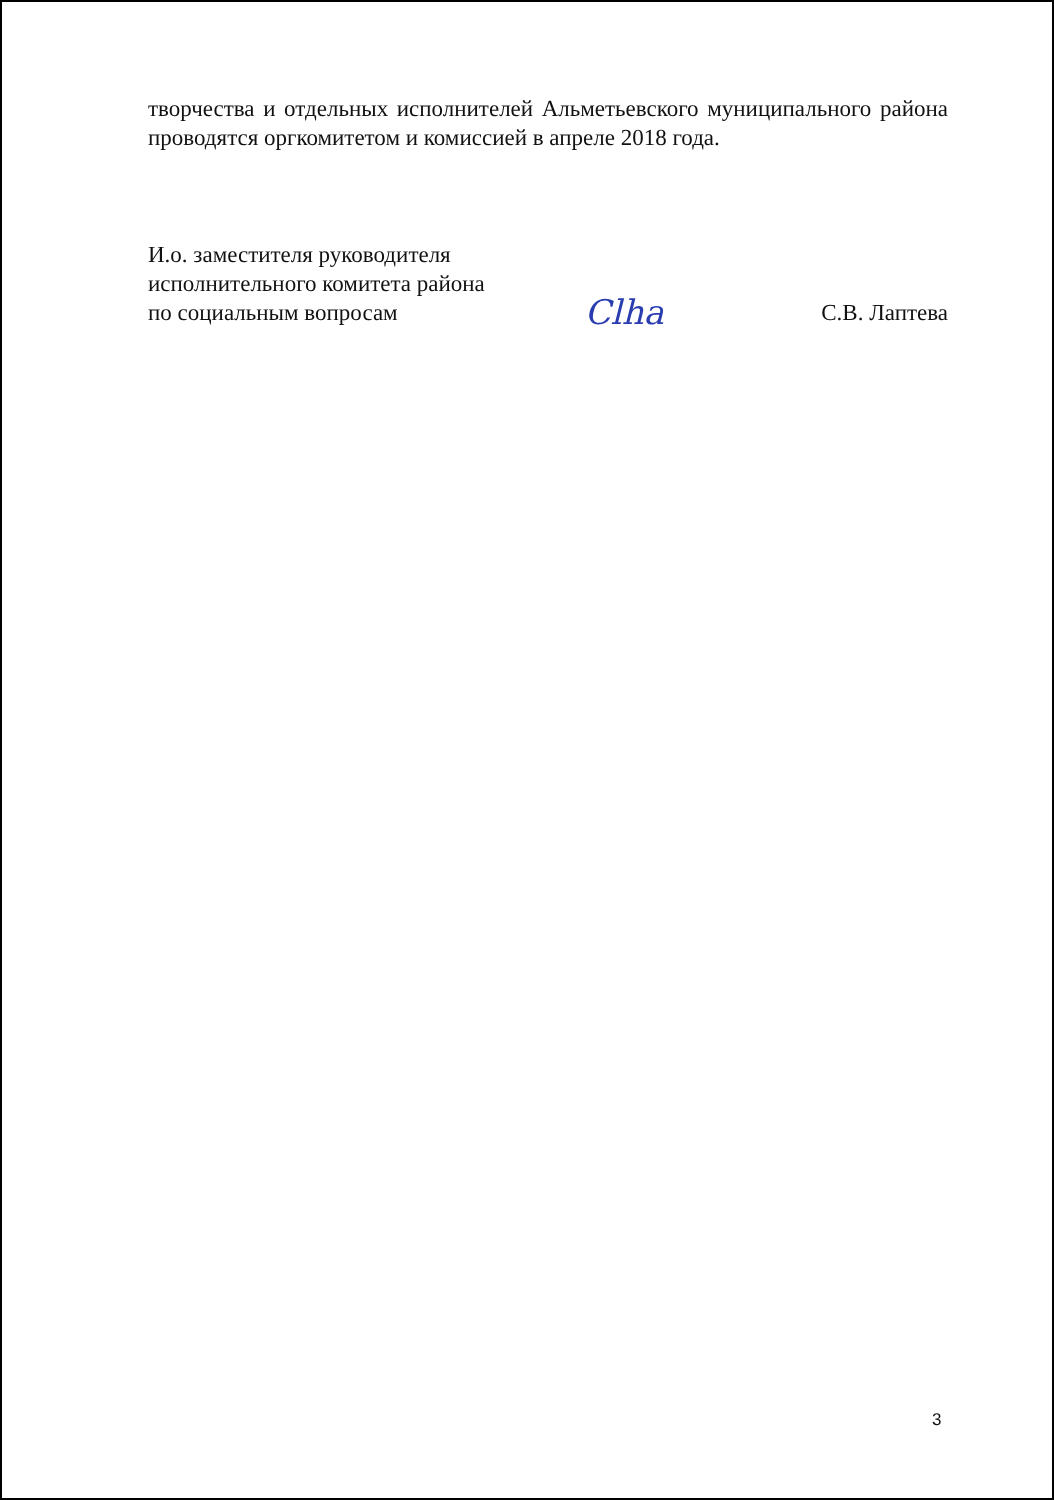творчества и отдельных исполнителей Альметьевского муниципального района проводятся оргкомитетом и комиссией в апреле 2018 года.
И.о. заместителя руководителя
исполнительного комитета района
по социальным вопросам
Clha
С.В. Лаптева
3